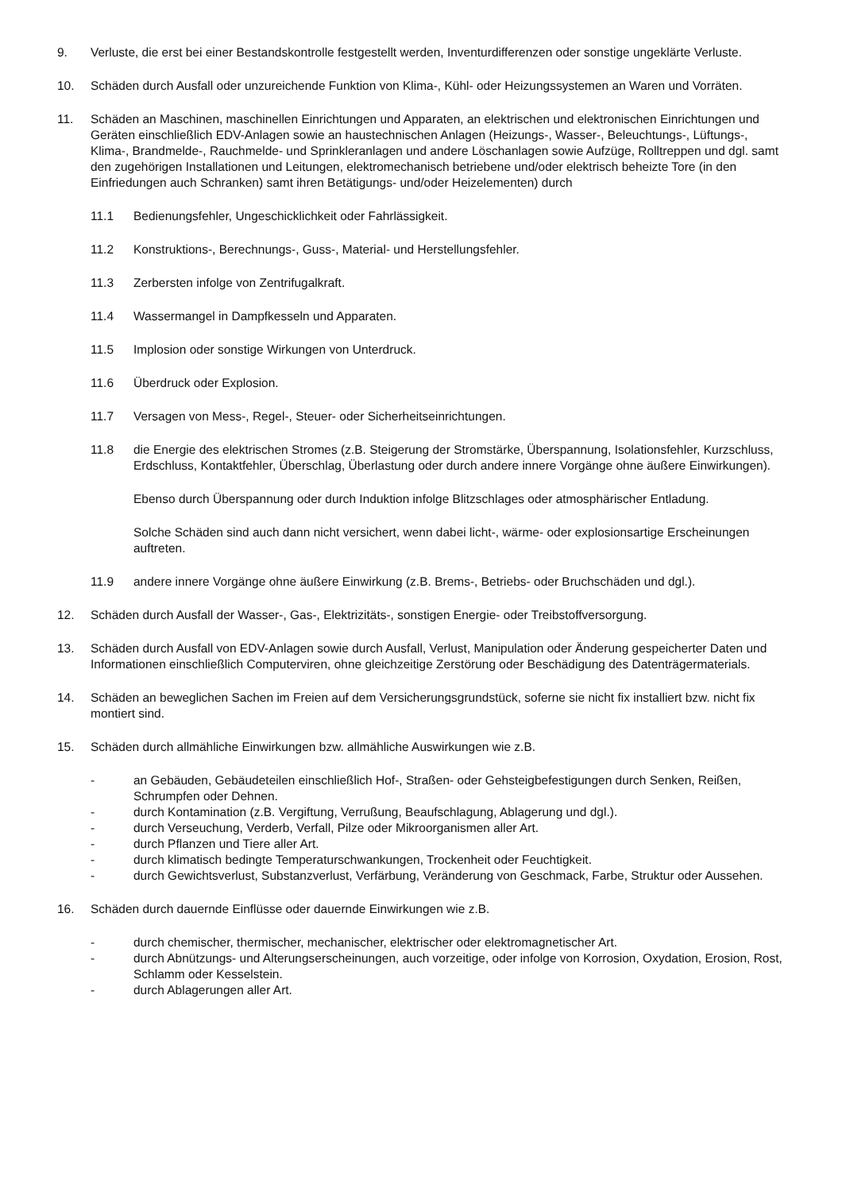9. Verluste, die erst bei einer Bestandskontrolle festgestellt werden, Inventurdifferenzen oder sonstige ungeklärte Verluste.
10. Schäden durch Ausfall oder unzureichende Funktion von Klima-, Kühl- oder Heizungssystemen an Waren und Vorräten.
11. Schäden an Maschinen, maschinellen Einrichtungen und Apparaten, an elektrischen und elektronischen Einrichtungen und Geräten einschließlich EDV-Anlagen sowie an haustechnischen Anlagen (Heizungs-, Wasser-, Beleuchtungs-, Lüftungs-, Klima-, Brandmelde-, Rauchmelde- und Sprinkleranlagen und andere Löschanlagen sowie Aufzüge, Rolltreppen und dgl. samt den zugehörigen Installationen und Leitungen, elektromechanisch betriebene und/oder elektrisch beheizte Tore (in den Einfriedungen auch Schranken) samt ihren Betätigungs- und/oder Heizelementen) durch
11.1 Bedienungsfehler, Ungeschicklichkeit oder Fahrlässigkeit.
11.2 Konstruktions-, Berechnungs-, Guss-, Material- und Herstellungsfehler.
11.3 Zerbersten infolge von Zentrifugalkraft.
11.4 Wassermangel in Dampfkesseln und Apparaten.
11.5 Implosion oder sonstige Wirkungen von Unterdruck.
11.6 Überdruck oder Explosion.
11.7 Versagen von Mess-, Regel-, Steuer- oder Sicherheitseinrichtungen.
11.8 die Energie des elektrischen Stromes (z.B. Steigerung der Stromstärke, Überspannung, Isolationsfehler, Kurzschluss, Erdschluss, Kontaktfehler, Überschlag, Überlastung oder durch andere innere Vorgänge ohne äußere Einwirkungen).
Ebenso durch Überspannung oder durch Induktion infolge Blitzschlages oder atmosphärischer Entladung.
Solche Schäden sind auch dann nicht versichert, wenn dabei licht-, wärme- oder explosionsartige Erscheinungen auftreten.
11.9 andere innere Vorgänge ohne äußere Einwirkung (z.B. Brems-, Betriebs- oder Bruchschäden und dgl.).
12. Schäden durch Ausfall der Wasser-, Gas-, Elektrizitäts-, sonstigen Energie- oder Treibstoffversorgung.
13. Schäden durch Ausfall von EDV-Anlagen sowie durch Ausfall, Verlust, Manipulation oder Änderung gespeicherter Daten und Informationen einschließlich Computerviren, ohne gleichzeitige Zerstörung oder Beschädigung des Datenträgermaterials.
14. Schäden an beweglichen Sachen im Freien auf dem Versicherungsgrundstück, soferne sie nicht fix installiert bzw. nicht fix montiert sind.
15. Schäden durch allmähliche Einwirkungen bzw. allmähliche Auswirkungen wie z.B.
- an Gebäuden, Gebäudeteilen einschließlich Hof-, Straßen- oder Gehsteigbefestigungen durch Senken, Reißen, Schrumpfen oder Dehnen.
- durch Kontamination (z.B. Vergiftung, Verrußung, Beaufschlagung, Ablagerung und dgl.).
- durch Verseuchung, Verderb, Verfall, Pilze oder Mikroorganismen aller Art.
- durch Pflanzen und Tiere aller Art.
- durch klimatisch bedingte Temperaturschwankungen, Trockenheit oder Feuchtigkeit.
- durch Gewichtsverlust, Substanzverlust, Verfärbung, Veränderung von Geschmack, Farbe, Struktur oder Aussehen.
16. Schäden durch dauernde Einflüsse oder dauernde Einwirkungen wie z.B.
- durch chemischer, thermischer, mechanischer, elektrischer oder elektromagnetischer Art.
- durch Abnützungs- und Alterungserscheinungen, auch vorzeitige, oder infolge von Korrosion, Oxydation, Erosion, Rost, Schlamm oder Kesselstein.
- durch Ablagerungen aller Art.